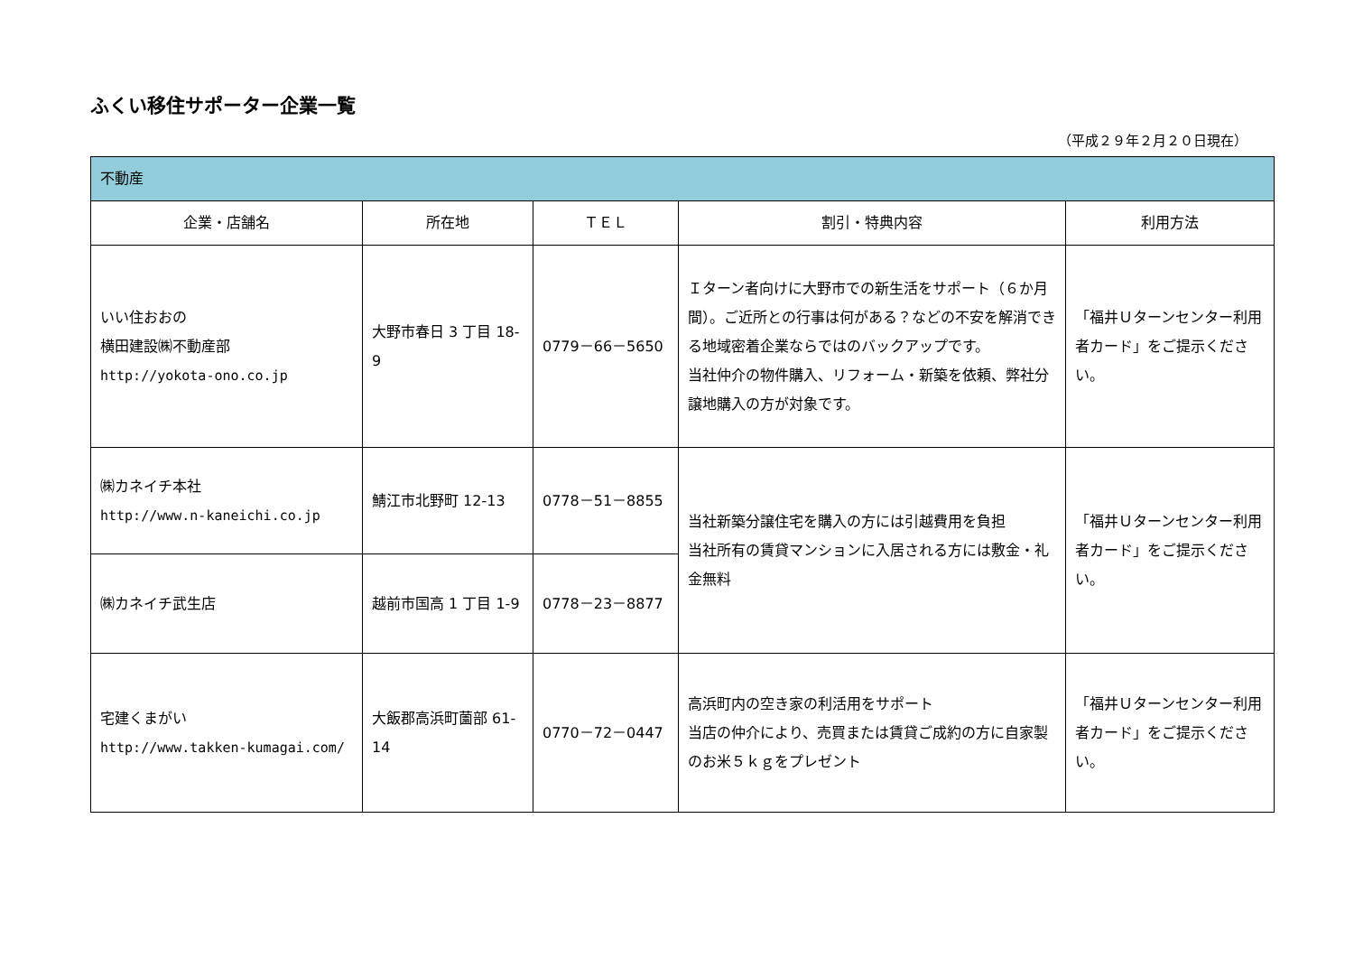ふくい移住サポーター企業一覧
（平成２９年２月２０日現在）
| 不動産 | | | | |
| 企業・店舗名 | 所在地 | ＴＥＬ | 割引・特典内容 | 利用方法 |
| いい住おおの 横田建設㈱不動産部 http://yokota-ono.co.jp | 大野市春日 3 丁目 18-9 | 0779－66－5650 | Ｉターン者向けに大野市での新生活をサポート（６か月間）。ご近所との行事は何がある？などの不安を解消できる地域密着企業ならではのバックアップです。 当社仲介の物件購入、リフォーム・新築を依頼、弊社分譲地購入の方が対象です。 | 「福井Ｕターンセンター利用者カード」をご提示ください。 |
| ㈱カネイチ本社 http://www.n-kaneichi.co.jp | 鯖江市北野町 12-13 | 0778－51－8855 | 当社新築分譲住宅を購入の方には引越費用を負担 当社所有の賃貸マンションに入居される方には敷金・礼金無料 | 「福井Ｕターンセンター利用者カード」をご提示ください。 |
| ㈱カネイチ武生店 | 越前市国高 1 丁目 1-9 | 0778－23－8877 | | |
| 宅建くまがい http://www.takken-kumagai.com/ | 大飯郡高浜町薗部 61-14 | 0770－72－0447 | 高浜町内の空き家の利活用をサポート 当店の仲介により、売買または賃貸ご成約の方に自家製のお米５ｋｇをプレゼント | 「福井Ｕターンセンター利用者カード」をご提示ください。 |